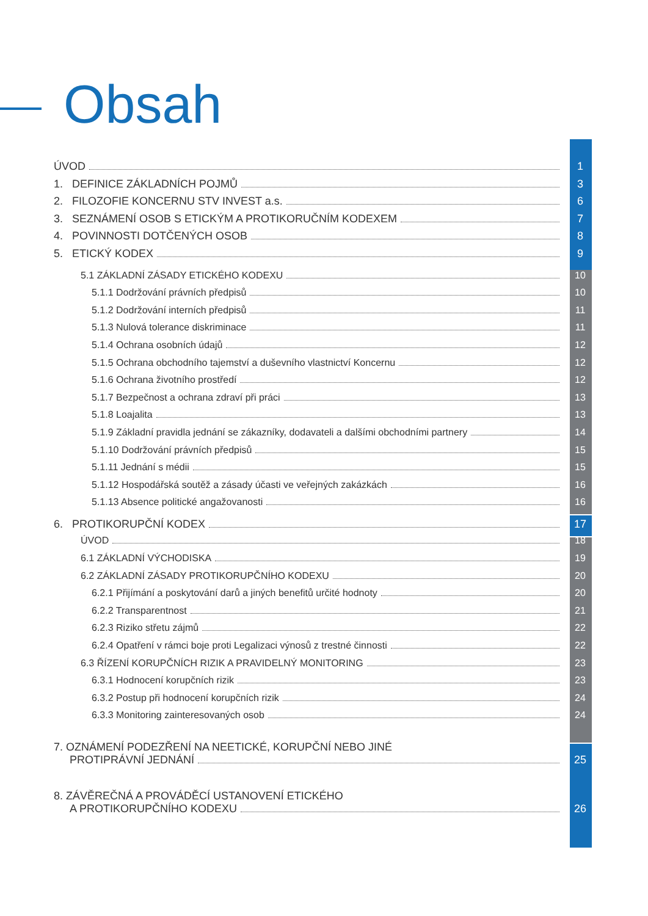Obsah
ÚVOD 1
1. DEFINICE ZÁKLADNÍCH POJMŮ 3
2. FILOZOFIE KONCERNU STV INVEST a.s. 6
3. SEZNÁMENÍ OSOB S ETICKÝM A PROTIKORUČNÍM KODEXEM 7
4. POVINNOSTI DOTČENÝCH OSOB 8
5. ETICKÝ KODEX 9
5.1 ZÁKLADNÍ ZÁSADY ETICKÉHO KODEXU 10
5.1.1 Dodržování právních předpisů 10
5.1.2 Dodržování interních předpisů 11
5.1.3 Nulová tolerance diskriminace 11
5.1.4 Ochrana osobních údajů 12
5.1.5 Ochrana obchodního tajemství a duševního vlastnictví Koncernu 12
5.1.6 Ochrana životního prostředí 12
5.1.7 Bezpečnost a ochrana zdraví při práci 13
5.1.8 Loajalita 13
5.1.9 Základní pravidla jednání se zákazníky, dodavateli a dalšími obchodními partnery 14
5.1.10 Dodržování právních předpisů 15
5.1.11 Jednání s médii 15
5.1.12 Hospodářská soutěž a zásady účasti ve veřejných zakázkách 16
5.1.13 Absence politické angažovanosti 16
6. PROTIKORUPČNÍ KODEX 17
ÚVOD 18
6.1 ZÁKLADNÍ VÝCHODISKA 19
6.2 ZÁKLADNÍ ZÁSADY PROTIKORUPČNÍHO KODEXU 20
6.2.1 Přijímání a poskytování darů a jiných benefitů určité hodnoty 20
6.2.2 Transparentnost 21
6.2.3 Riziko střetu zájmů 22
6.2.4 Opatření v rámci boje proti Legalizaci výnosů z trestné činnosti 22
6.3 ŘÍZENÍ KORUPČNÍCH RIZIK A PRAVIDELNÝ MONITORING 23
6.3.1 Hodnocení korupčních rizik 23
6.3.2 Postup při hodnocení korupčních rizik 24
6.3.3 Monitoring zainteresovaných osob 24
7. OZNÁMENÍ PODEZŘENÍ NA NEETICKÉ, KORUPČNÍ NEBO JINÉ
PROTIPRÁVNÍ JEDNÁNÍ 25
8. ZÁVĚREČNÁ A PROVÁDĚCÍ USTANOVENÍ ETICKÉHO
A PROTIKORUPČNÍHO KODEXU 26